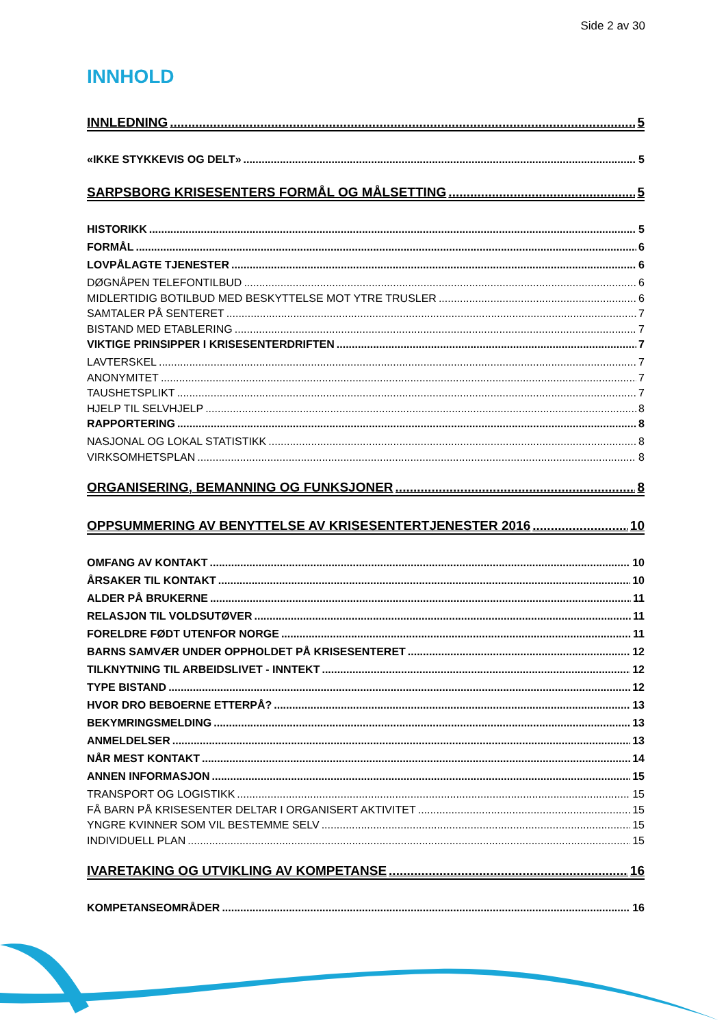Side 2 av 30
INNHOLD
INNLEDNING 5
«IKKE STYKKEVIS OG DELT» 5
SARPSBORG KRISESENTERS FORMÅL OG MÅLSETTING 5
HISTORIKK 5
FORMÅL 6
LOVPÅLAGTE TJENESTER 6
DØGNÅPEN TELEFONTILBUD 6
MIDLERTIDIG BOTILBUD MED BESKYTTELSE MOT YTRE TRUSLER 6
SAMTALER PÅ SENTERET 7
BISTAND MED ETABLERING 7
VIKTIGE PRINSIPPER I KRISESENTERDRIFTEN 7
LAVTERSKEL 7
ANONYMITET 7
TAUSHETSPLIKT 7
HJELP TIL SELVHJELP 8
RAPPORTERING 8
NASJONAL OG LOKAL STATISTIKK 8
VIRKSOMHETSPLAN 8
ORGANISERING, BEMANNING OG FUNKSJONER 8
OPPSUMMERING AV BENYTTELSE AV KRISESENTERTJENESTER 2016 10
OMFANG AV KONTAKT 10
ÅRSAKER TIL KONTAKT 10
ALDER PÅ BRUKERNE 11
RELASJON TIL VOLDSUTØVER 11
FORELDRE FØDT UTENFOR NORGE 11
BARNS SAMVÆR UNDER OPPHOLDET PÅ KRISESENTERET 12
TILKNYTNING TIL ARBEIDSLIVET - INNTEKT 12
TYPE BISTAND 12
HVOR DRO BEBOERNE ETTERPÅ? 13
BEKYMRINGSMELDING 13
ANMELDELSER 13
NÅR MEST KONTAKT 14
ANNEN INFORMASJON 15
TRANSPORT OG LOGISTIKK 15
FÅ BARN PÅ KRISESENTER DELTAR I ORGANISERT AKTIVITET 15
YNGRE KVINNER SOM VIL BESTEMME SELV 15
INDIVIDUELL PLAN 15
IVARETAKING OG UTVIKLING AV KOMPETANSE 16
KOMPETANSEOMRÅDER 16